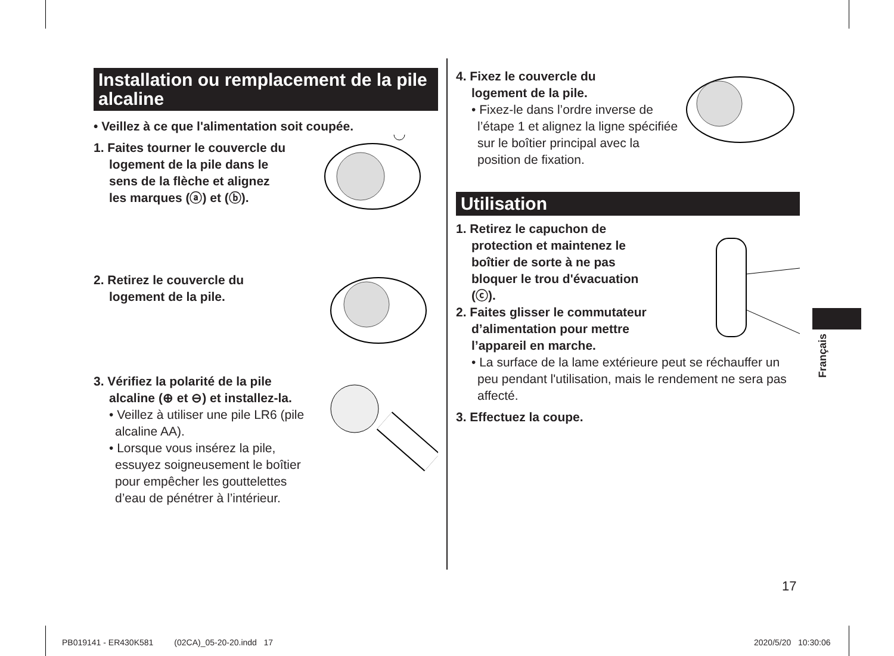Installation ou remplacement de la pile alcaline
• Veillez à ce que l'alimentation soit coupée.
1. Faites tourner le couvercle du
logement de la pile dans le
sens de la flèche et alignez
les marques (ⓐ) et (ⓑ).
2. Retirez le couvercle du
logement de la pile.
3. Vérifiez la polarité de la pile
alcaline (⊕ et ⊖) et installez-la.
• Veillez à utiliser une pile LR6 (pile alcaline AA).
• Lorsque vous insérez la pile, essuyez soigneusement le boîtier pour empêcher les gouttelettes d’eau de pénétrer à l’intérieur.
4. Fixez le couvercle du
logement de la pile.
• Fixez-le dans l’ordre inverse de l’étape 1 et alignez la ligne spécifiée sur le boîtier principal avec la position de fixation.
Utilisation
1. Retirez le capuchon de
protection et maintenez le
boîtier de sorte à ne pas
bloquer le trou d'évacuation
(ⓒ).
2. Faites glisser le commutateur
d’alimentation pour mettre
l’appareil en marche.
• La surface de la lame extérieure peut se réchauffer un peu pendant l'utilisation, mais le rendement ne sera pas affecté.
3. Effectuez la coupe.
Français
17
PB019141 - ER430K581 (02CA)_05-20-20.indd 17
2020/5/20 10:30:06